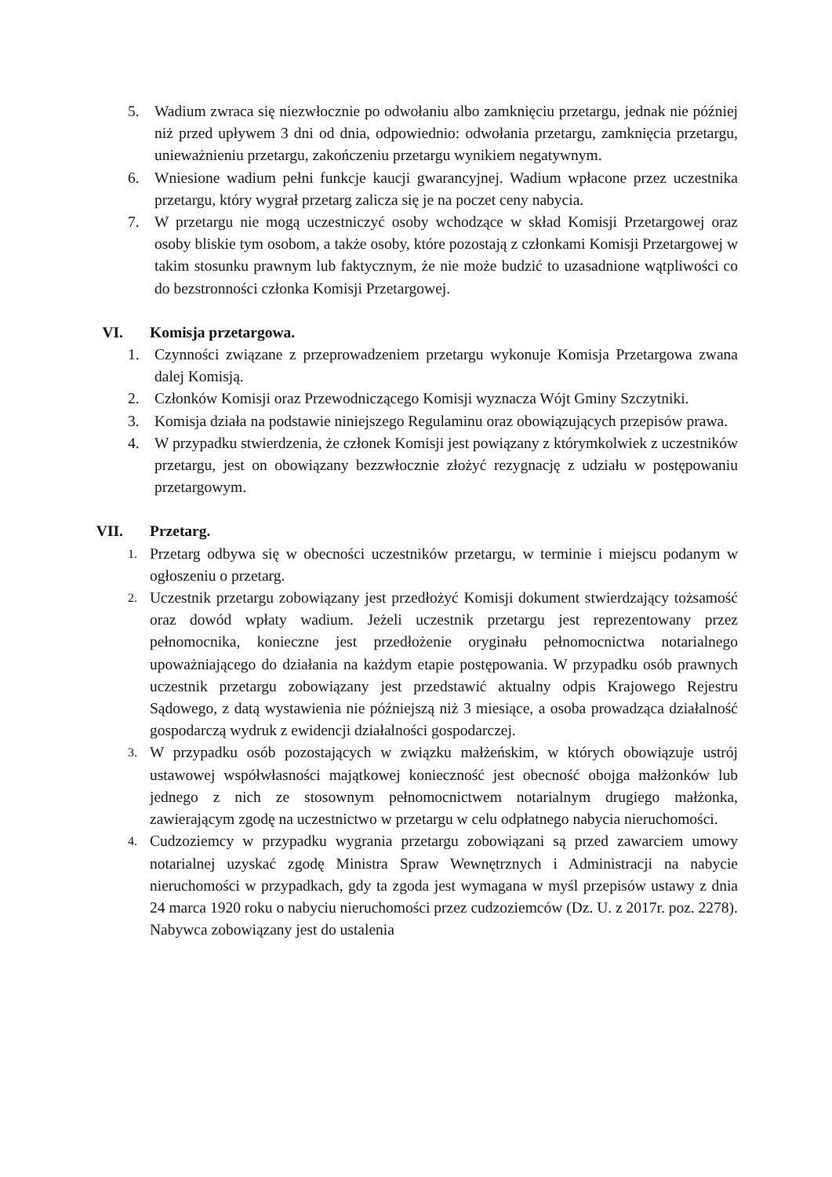5. Wadium zwraca się niezwłocznie po odwołaniu albo zamknięciu przetargu, jednak nie później niż przed upływem 3 dni od dnia, odpowiednio: odwołania przetargu, zamknięcia przetargu, unieważnieniu przetargu, zakończeniu przetargu wynikiem negatywnym.
6. Wniesione wadium pełni funkcje kaucji gwarancyjnej. Wadium wpłacone przez uczestnika przetargu, który wygrał przetarg zalicza się je na poczet ceny nabycia.
7. W przetargu nie mogą uczestniczyć osoby wchodzące w skład Komisji Przetargowej oraz osoby bliskie tym osobom, a także osoby, które pozostają z członkami Komisji Przetargowej w takim stosunku prawnym lub faktycznym, że nie może budzić to uzasadnione wątpliwości co do bezstronności członka Komisji Przetargowej.
VI. Komisja przetargowa.
1. Czynności związane z przeprowadzeniem przetargu wykonuje Komisja Przetargowa zwana dalej Komisją.
2. Członków Komisji oraz Przewodniczącego Komisji wyznacza Wójt Gminy Szczytniki.
3. Komisja działa na podstawie niniejszego Regulaminu oraz obowiązujących przepisów prawa.
4. W przypadku stwierdzenia, że członek Komisji jest powiązany z którymkolwiek z uczestników przetargu, jest on obowiązany bezzwłocznie złożyć rezygnację z udziału w postępowaniu przetargowym.
VII. Przetarg.
1. Przetarg odbywa się w obecności uczestników przetargu, w terminie i miejscu podanym w ogłoszeniu o przetarg.
2. Uczestnik przetargu zobowiązany jest przedłożyć Komisji dokument stwierdzający tożsamość oraz dowód wpłaty wadium. Jeżeli uczestnik przetargu jest reprezentowany przez pełnomocnika, konieczne jest przedłożenie oryginału pełnomocnictwa notarialnego upoważniającego do działania na każdym etapie postępowania. W przypadku osób prawnych uczestnik przetargu zobowiązany jest przedstawić aktualny odpis Krajowego Rejestru Sądowego, z datą wystawienia nie późniejszą niż 3 miesiące, a osoba prowadząca działalność gospodarczą wydruk z ewidencji działalności gospodarczej.
3. W przypadku osób pozostających w związku małżeńskim, w których obowiązuje ustrój ustawowej współwłasności majątkowej konieczność jest obecność obojga małżonków lub jednego z nich ze stosownym pełnomocnictwem notarialnym drugiego małżonka, zawierającym zgodę na uczestnictwo w przetargu w celu odpłatnego nabycia nieruchomości.
4. Cudzoziemcy w przypadku wygrania przetargu zobowiązani są przed zawarciem umowy notarialnej uzyskać zgodę Ministra Spraw Wewnętrznych i Administracji na nabycie nieruchomości w przypadkach, gdy ta zgoda jest wymagana w myśl przepisów ustawy z dnia 24 marca 1920 roku o nabyciu nieruchomości przez cudzoziemców (Dz. U. z 2017r. poz. 2278). Nabywca zobowiązany jest do ustalenia